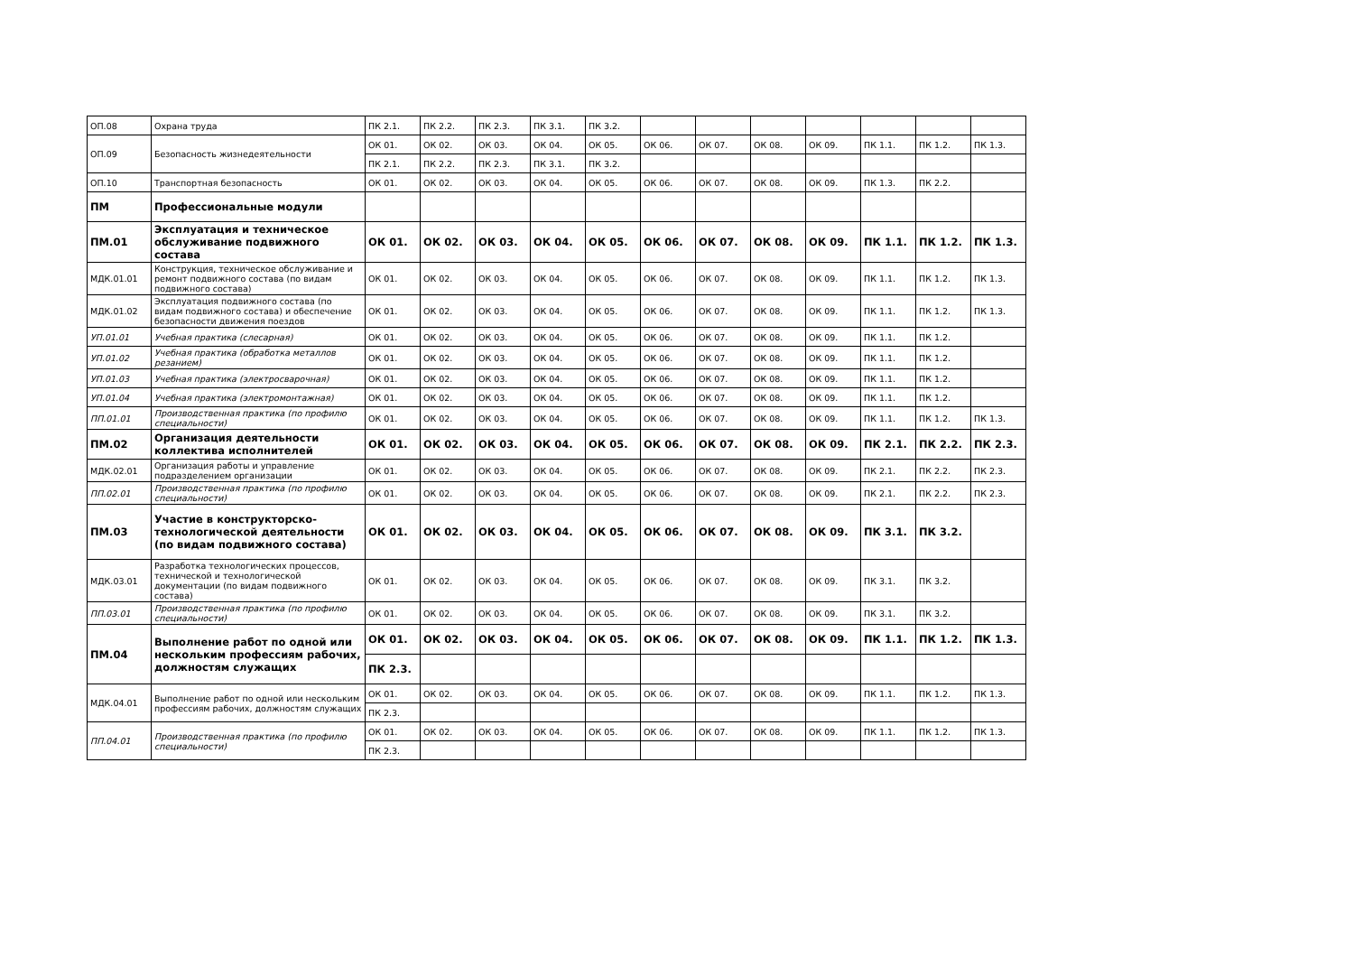| ОП.08 | Охрана труда | ПК 2.1. | ПК 2.2. | ПК 2.3. | ПК 3.1. | ПК 3.2. | | | | | | | |
| ОП.09 | Безопасность жизнедеятельности | ОК 01. | ОК 02. | ОК 03. | ОК 04. | ОК 05. | ОК 06. | ОК 07. | ОК 08. | ОК 09. | ПК 1.1. | ПК 1.2. | ПК 1.3. |
| | | ПК 2.1. | ПК 2.2. | ПК 2.3. | ПК 3.1. | ПК 3.2. | | | | | | | |
| ОП.10 | Транспортная безопасность | ОК 01. | ОК 02. | ОК 03. | ОК 04. | ОК 05. | ОК 06. | ОК 07. | ОК 08. | ОК 09. | ПК 1.3. | ПК 2.2. | |
| ПМ | Профессиональные модули | | | | | | | | | | | | |
| ПМ.01 | Эксплуатация и техническое обслуживание подвижного состава | ОК 01. | ОК 02. | ОК 03. | ОК 04. | ОК 05. | ОК 06. | ОК 07. | ОК 08. | ОК 09. | ПК 1.1. | ПК 1.2. | ПК 1.3. |
| МДК.01.01 | Конструкция, техническое обслуживание и ремонт подвижного состава (по видам подвижного состава) | ОК 01. | ОК 02. | ОК 03. | ОК 04. | ОК 05. | ОК 06. | ОК 07. | ОК 08. | ОК 09. | ПК 1.1. | ПК 1.2. | ПК 1.3. |
| МДК.01.02 | Эксплуатация подвижного состава (по видам подвижного состава) и обеспечение безопасности движения поездов | ОК 01. | ОК 02. | ОК 03. | ОК 04. | ОК 05. | ОК 06. | ОК 07. | ОК 08. | ОК 09. | ПК 1.1. | ПК 1.2. | ПК 1.3. |
| УП.01.01 | Учебная практика (слесарная) | ОК 01. | ОК 02. | ОК 03. | ОК 04. | ОК 05. | ОК 06. | ОК 07. | ОК 08. | ОК 09. | ПК 1.1. | ПК 1.2. | |
| УП.01.02 | Учебная практика (обработка металлов резанием) | ОК 01. | ОК 02. | ОК 03. | ОК 04. | ОК 05. | ОК 06. | ОК 07. | ОК 08. | ОК 09. | ПК 1.1. | ПК 1.2. | |
| УП.01.03 | Учебная практика (электросварочная) | ОК 01. | ОК 02. | ОК 03. | ОК 04. | ОК 05. | ОК 06. | ОК 07. | ОК 08. | ОК 09. | ПК 1.1. | ПК 1.2. | |
| УП.01.04 | Учебная практика (электромонтажная) | ОК 01. | ОК 02. | ОК 03. | ОК 04. | ОК 05. | ОК 06. | ОК 07. | ОК 08. | ОК 09. | ПК 1.1. | ПК 1.2. | |
| ПП.01.01 | Производственная практика (по профилю специальности) | ОК 01. | ОК 02. | ОК 03. | ОК 04. | ОК 05. | ОК 06. | ОК 07. | ОК 08. | ОК 09. | ПК 1.1. | ПК 1.2. | ПК 1.3. |
| ПМ.02 | Организация деятельности коллектива исполнителей | ОК 01. | ОК 02. | ОК 03. | ОК 04. | ОК 05. | ОК 06. | ОК 07. | ОК 08. | ОК 09. | ПК 2.1. | ПК 2.2. | ПК 2.3. |
| МДК.02.01 | Организация работы и управление подразделением организации | ОК 01. | ОК 02. | ОК 03. | ОК 04. | ОК 05. | ОК 06. | ОК 07. | ОК 08. | ОК 09. | ПК 2.1. | ПК 2.2. | ПК 2.3. |
| ПП.02.01 | Производственная практика (по профилю специальности) | ОК 01. | ОК 02. | ОК 03. | ОК 04. | ОК 05. | ОК 06. | ОК 07. | ОК 08. | ОК 09. | ПК 2.1. | ПК 2.2. | ПК 2.3. |
| ПМ.03 | Участие в конструкторско-технологической деятельности (по видам подвижного состава) | ОК 01. | ОК 02. | ОК 03. | ОК 04. | ОК 05. | ОК 06. | ОК 07. | ОК 08. | ОК 09. | ПК 3.1. | ПК 3.2. | |
| МДК.03.01 | Разработка технологических процессов, технической и технологической документации (по видам подвижного состава) | ОК 01. | ОК 02. | ОК 03. | ОК 04. | ОК 05. | ОК 06. | ОК 07. | ОК 08. | ОК 09. | ПК 3.1. | ПК 3.2. | |
| ПП.03.01 | Производственная практика (по профилю специальности) | ОК 01. | ОК 02. | ОК 03. | ОК 04. | ОК 05. | ОК 06. | ОК 07. | ОК 08. | ОК 09. | ПК 3.1. | ПК 3.2. | |
| ПМ.04 | Выполнение работ по одной или нескольким профессиям рабочих, должностям служащих | ОК 01. | ОК 02. | ОК 03. | ОК 04. | ОК 05. | ОК 06. | ОК 07. | ОК 08. | ОК 09. | ПК 1.1. | ПК 1.2. | ПК 1.3. |
| | | ПК 2.3. | | | | | | | | | | | |
| МДК.04.01 | Выполнение работ по одной или нескольким профессиям рабочих, должностям служащих | ОК 01. | ОК 02. | ОК 03. | ОК 04. | ОК 05. | ОК 06. | ОК 07. | ОК 08. | ОК 09. | ПК 1.1. | ПК 1.2. | ПК 1.3. |
| | | ПК 2.3. | | | | | | | | | | | |
| ПП.04.01 | Производственная практика (по профилю специальности) | ОК 01. | ОК 02. | ОК 03. | ОК 04. | ОК 05. | ОК 06. | ОК 07. | ОК 08. | ОК 09. | ПК 1.1. | ПК 1.2. | ПК 1.3. |
| | | ПК 2.3. | | | | | | | | | | | |